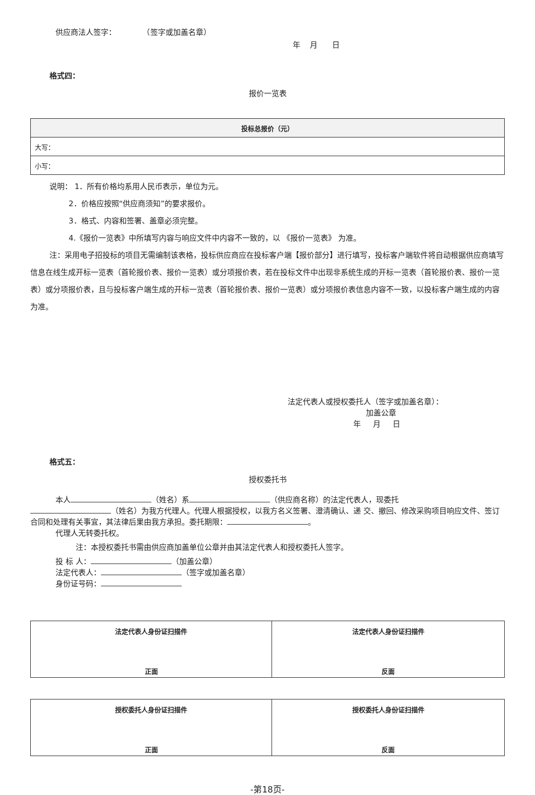供应商法人签字： （签字或加盖名章）
年 月 日
格式四：
报价一览表
| 投标总报价（元） |
| --- |
| 大写： |
| 小写： |
说明： 1．所有价格均系用人民币表示，单位为元。
2．价格应按照“供应商须知”的要求报价。
3．格式、内容和签署、盖章必须完整。
4.《报价一览表》中所填写内容与响应文件中内容不一致的，以 《报价一览表》 为准。
注：采用电子招投标的项目无需编制该表格，投标供应商应在投标客户端【报价部分】进行填写，投标客户端软件将自动根据供应商填写信息在线生成开标一览表（首轮报价表、报价一览表）或分项报价表，若在投标文件中出现非系统生成的开标一览表（首轮报价表、报价一览表）或分项报价表，且与投标客户端生成的开标一览表（首轮报价表、报价一览表）或分项报价表信息内容不一致，以投标客户端生成的内容为准。
法定代表人或授权委托人（签字或加盖名章）：
加盖公章
年 月 日
格式五：
授权委托书
本人 （姓名）系 （供应商名称）的法定代表人，现委托
（姓名）为我方代理人。代理人根据授权，以我方名义签署、澄清确认、递 交、撤回、修改采购项目响应文件、签订合同和处理有关事宜，其法律后果由我方承担。委托期限： 。
代理人无转委托权。
注：本授权委托书需由供应商加盖单位公章并由其法定代表人和授权委托人签字。
投 标 人： （加盖公章）
法定代表人： （签字或加盖名章）
身份证号码：
| 法定代表人身份证扫描件 正面 | 法定代表人身份证扫描件 反面 |
| --- | --- |
| 授权委托人身份证扫描件 正面 | 授权委托人身份证扫描件 反面 |
| --- | --- |
-第18页-